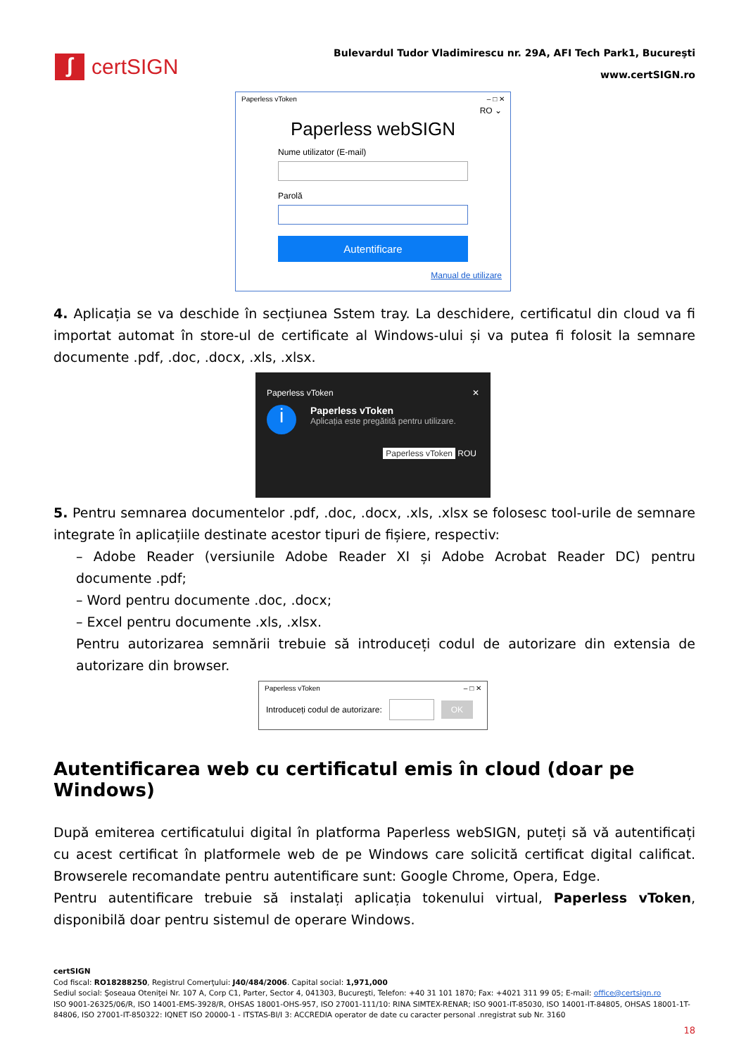ʃ certSIGN
Bulevardul Tudor Vladimirescu nr. 29A, AFI Tech Park1, Bucureşti
www.certSIGN.ro
Paperless vToken – □ ✕
RO ⌄
Paperless webSIGN
Nume utilizator (E-mail)
Parolă
Autentificare
Manual de utilizare
4. Aplicația se va deschide în secțiunea Sstem tray. La deschidere, certificatul din cloud va fi importat automat în store-ul de certificate al Windows-ului și va putea fi folosit la semnare documente .pdf, .doc, .docx, .xls, .xlsx.
Paperless vToken ✕
i
Paperless vToken
Aplicația este pregătită pentru utilizare.
Paperless vToken ROU
5. Pentru semnarea documentelor .pdf, .doc, .docx, .xls, .xlsx se folosesc tool-urile de semnare integrate în aplicațiile destinate acestor tipuri de fișiere, respectiv:
– Adobe Reader (versiunile Adobe Reader XI și Adobe Acrobat Reader DC) pentru documente .pdf;
– Word pentru documente .doc, .docx;
– Excel pentru documente .xls, .xlsx.
Pentru autorizarea semnării trebuie să introduceți codul de autorizare din extensia de autorizare din browser.
Paperless vToken – □ ✕
Introduceți codul de autorizare: OK
Autentificarea web cu certificatul emis în cloud (doar pe Windows)
După emiterea certificatului digital în platforma Paperless webSIGN, puteți să vă autentificați cu acest certificat în platformele web de pe Windows care solicită certificat digital calificat. Browserele recomandate pentru autentificare sunt: Google Chrome, Opera, Edge.
Pentru autentificare trebuie să instalați aplicația tokenului virtual, Paperless vToken, disponibilă doar pentru sistemul de operare Windows.
certSIGN
Cod fiscal: RO18288250, Registrul Comerţului: J40/484/2006. Capital social: 1,971,000
Sediul social: Şoseaua Oteniţei Nr. 107 A, Corp C1, Parter, Sector 4, 041303, Bucureşti, Telefon: +40 31 101 1870; Fax: +4021 311 99 05; E-mail: office@certsign.ro
ISO 9001-26325/06/R, ISO 14001-EMS-3928/R, OHSAS 18001-OHS-957, ISO 27001-111/10: RINA SIMTEX-RENAR; ISO 9001-IT-85030, ISO 14001-IT-84805, OHSAS 18001-1T-84806, ISO 27001-IT-850322: IQNET ISO 20000-1 - ITSTAS-BI/I 3: ACCREDIA operator de date cu caracter personal .nregistrat sub Nr. 3160
18